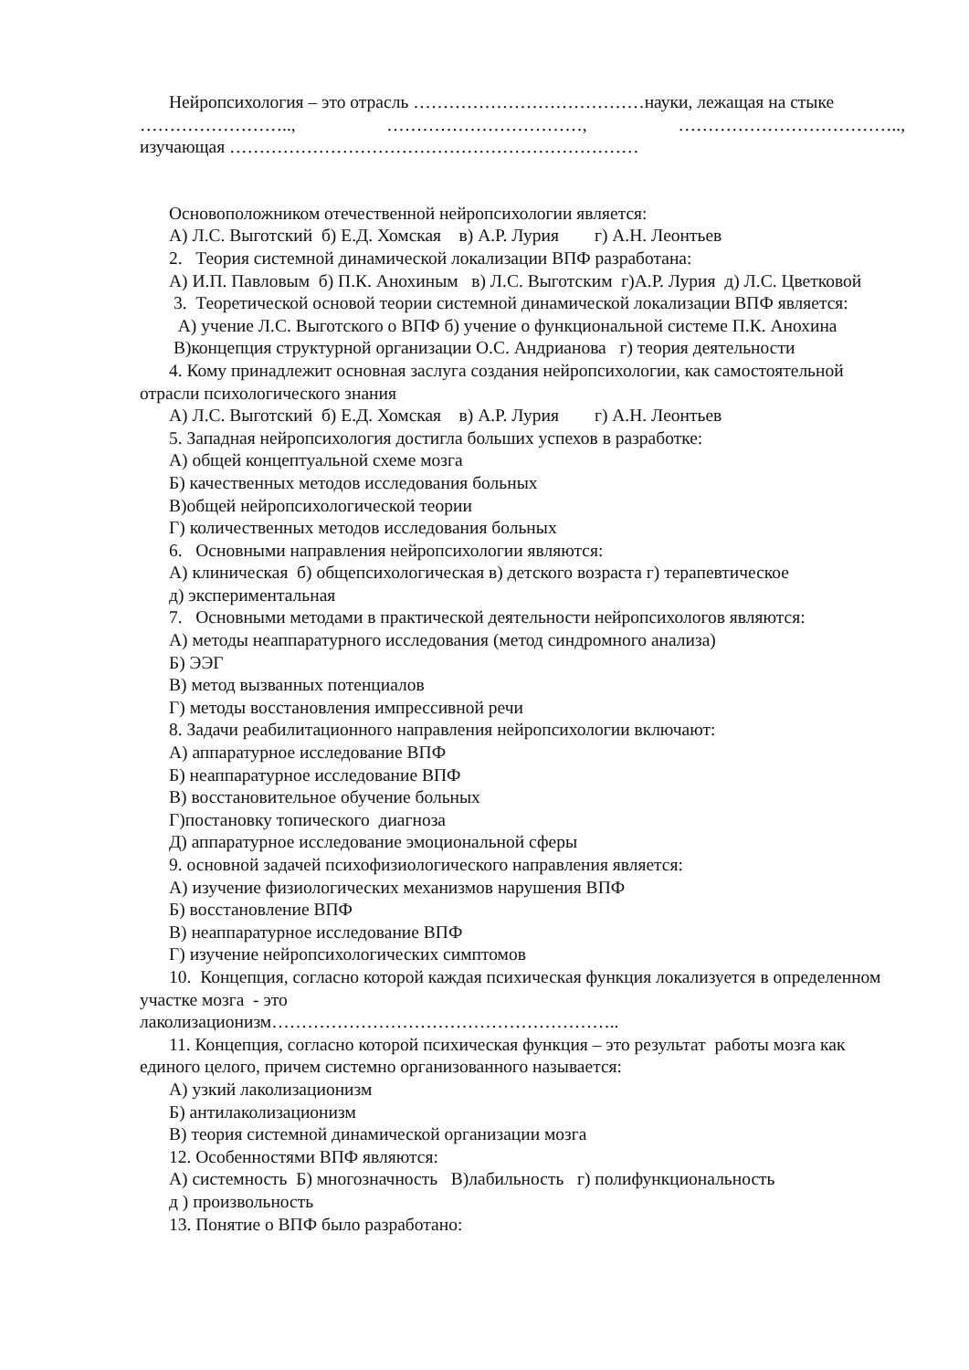Нейропсихология – это отрасль …………………………………науки, лежащая на стыке
…………………….., ……………………………, ………………………………..,
изучающая ……………………………………………………………
Основоположником отечественной нейропсихологии является:
А) Л.С. Выготский б) Е.Д. Хомская в) А.Р. Лурия г) А.Н. Леонтьев
2. Теория системной динамической локализации ВПФ разработана:
А) И.П. Павловым б) П.К. Анохиным в) Л.С. Выготским г)А.Р. Лурия д) Л.С. Цветковой
3. Теоретической основой теории системной динамической локализации ВПФ является:
А) учение Л.С. Выготского о ВПФ б) учение о функциональной системе П.К. Анохина
В)концепция структурной организации О.С. Андрианова г) теория деятельности
4. Кому принадлежит основная заслуга создания нейропсихологии, как самостоятельной отрасли психологического знания
А) Л.С. Выготский б) Е.Д. Хомская в) А.Р. Лурия г) А.Н. Леонтьев
5. Западная нейропсихология достигла больших успехов в разработке:
А) общей концептуальной схеме мозга
Б) качественных методов исследования больных
В)общей нейропсихологической теории
Г) количественных методов исследования больных
6. Основными направления нейропсихологии являются:
А) клиническая б) общепсихологическая в) детского возраста г) терапевтическое
д) экспериментальная
7. Основными методами в практической деятельности нейропсихологов являются:
А) методы неаппаратурного исследования (метод синдромного анализа)
Б) ЭЭГ
В) метод вызванных потенциалов
Г) методы восстановления импрессивной речи
8. Задачи реабилитационного направления нейропсихологии включают:
А) аппаратурное исследование ВПФ
Б) неаппаратурное исследование ВПФ
В) восстановительное обучение больных
Г)постановку топического диагноза
Д) аппаратурное исследование эмоциональной сферы
9. основной задачей психофизиологического направления является:
А) изучение физиологических механизмов нарушения ВПФ
Б) восстановление ВПФ
В) неаппаратурное исследование ВПФ
Г) изучение нейропсихологических симптомов
10. Концепция, согласно которой каждая психическая функция локализуется в определенном участке мозга - это
лаколизационизм…………………………………………………..
11. Концепция, согласно которой психическая функция – это результат работы мозга как единого целого, причем системно организованного называется:
А) узкий лаколизационизм
Б) антилаколизационизм
В) теория системной динамической организации мозга
12. Особенностями ВПФ являются:
А) системность Б) многозначность В)лабильность г) полифункциональность
д ) произвольность
13. Понятие о ВПФ было разработано: